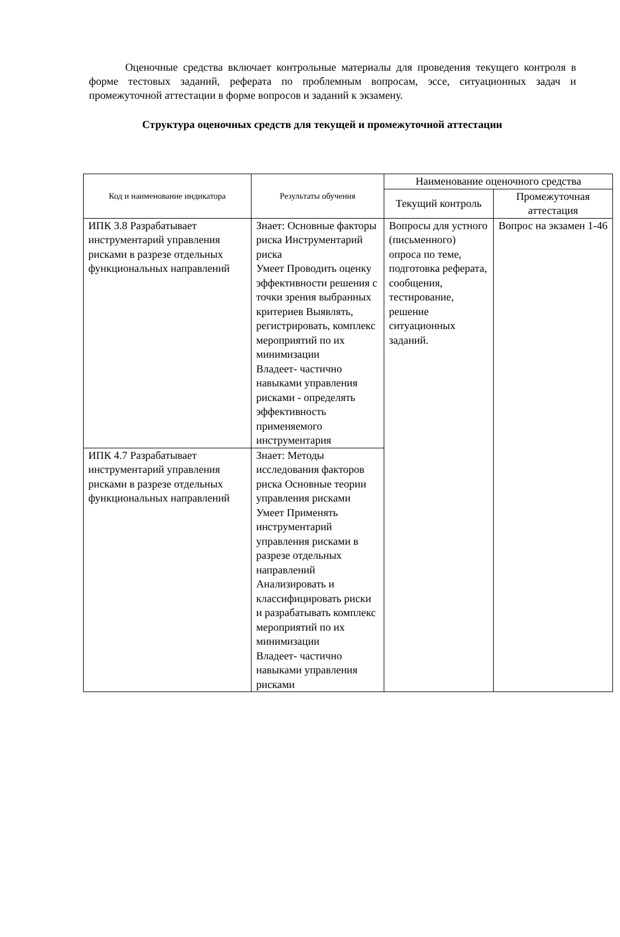Оценочные средства включает контрольные материалы для проведения текущего контроля в форме тестовых заданий, реферата по проблемным вопросам, эссе, ситуационных задач и промежуточной аттестации в форме вопросов и заданий к экзамену.
Структура оценочных средств для текущей и промежуточной аттестации
| Код и наименование индикатора | Результаты обучения | Наименование оценочного средства | |
| --- | --- | --- | --- |
| | | Текущий контроль | Промежуточная аттестация |
| ИПК 3.8 Разрабатывает инструментарий управления рисками в разрезе отдельных функциональных направлений | Знает: Основные факторы риска Инструментарий риска Умеет Проводить оценку эффективности решения с точки зрения выбранных критериев Выявлять, регистрировать, комплекс мероприятий по их минимизации Владеет- частично навыками управления рисками - определять эффективность применяемого инструментария | Вопросы для устного (письменного) опроса по теме, подготовка реферата, сообщения, тестирование, решение ситуационных заданий. | Вопрос на экзамен 1-46 |
| ИПК 4.7 Разрабатывает инструментарий управления рисками в разрезе отдельных функциональных направлений | Знает: Методы исследования факторов риска Основные теории управления рисками Умеет Применять инструментарий управления рисками в разрезе отдельных направлений Анализировать и классифицировать риски и разрабатывать комплекс мероприятий по их минимизации Владеет- частично навыками управления рисками | | |